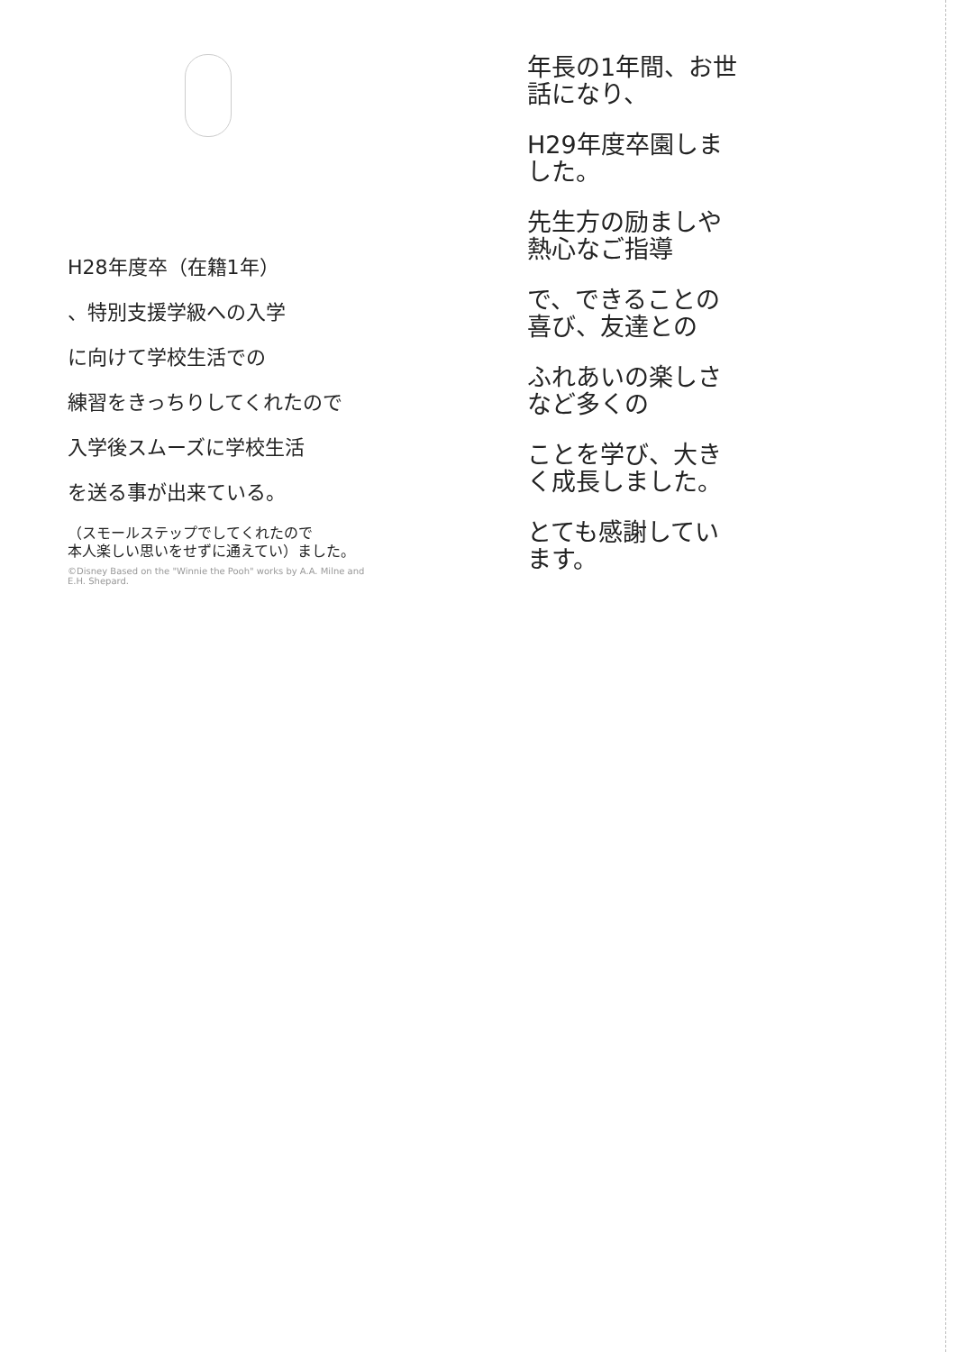H28年度卒（在籍1年）
、特別支援学級への入学
に向けて学校生活での
練習をきっちりしてくれたので
入学後スムーズに学校生活
を送る事が出来ている。
（スモールステップでしてくれたので
本人楽しい思いをせずに通えてい）ました。
©Disney Based on the "Winnie the Pooh" works by A.A. Milne and E.H. Shepard.
年長の1年間、お世話になり、
H29年度卒園しました。
先生方の励ましや熱心なご指導
で、できることの喜び、友達との
ふれあいの楽しさなど多くの
ことを学び、大きく成長しました。
とても感謝しています。